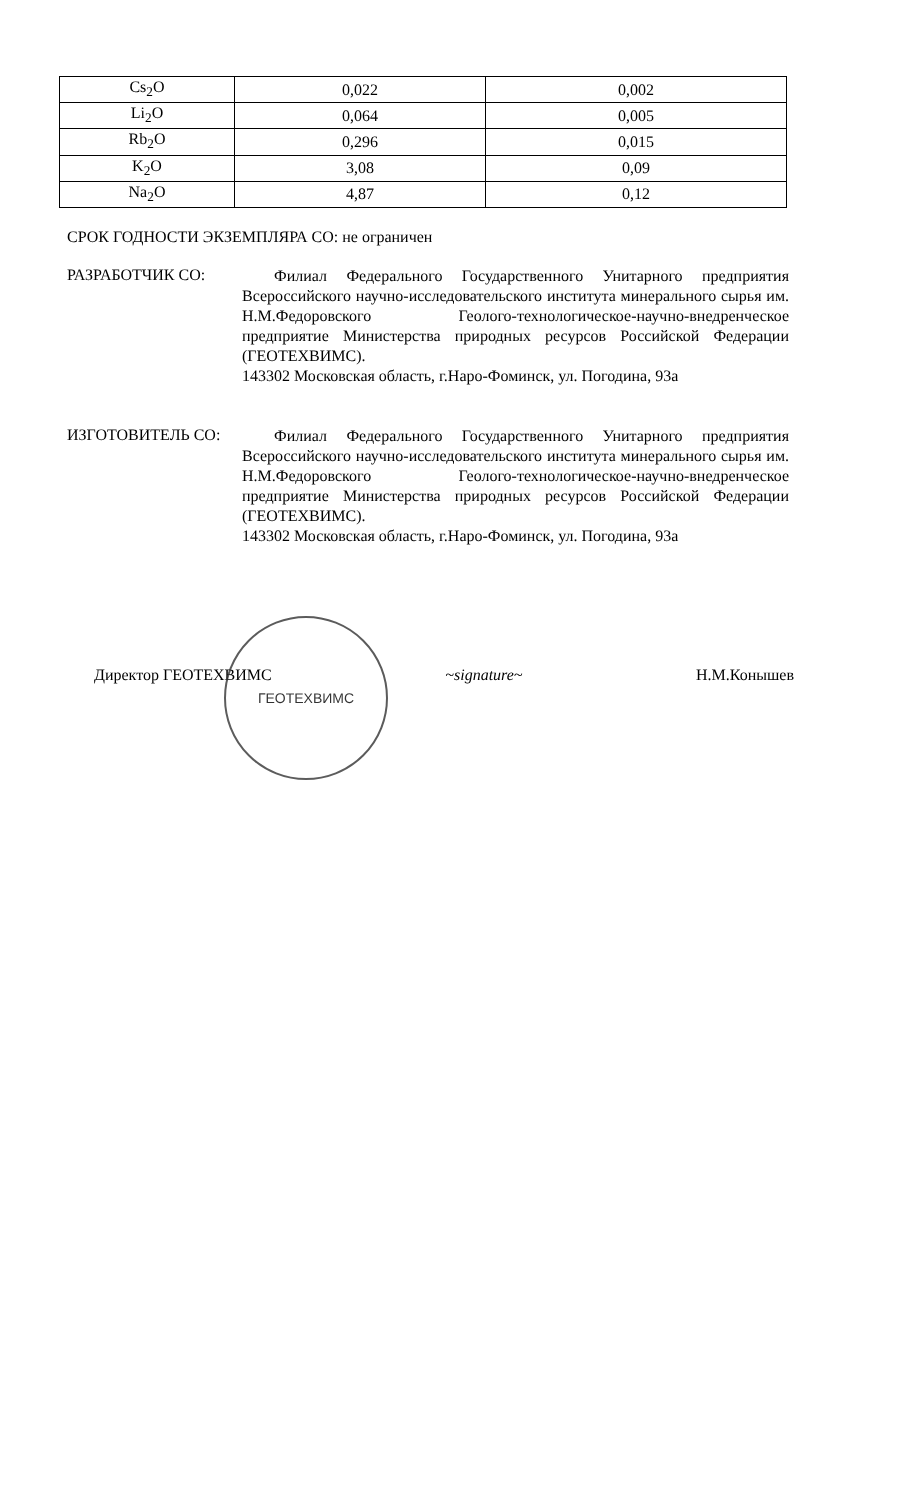| Cs<sub>2</sub>O | 0,022 | 0,002 |
| Li<sub>2</sub>O | 0,064 | 0,005 |
| Rb<sub>2</sub>O | 0,296 | 0,015 |
| K<sub>2</sub>O | 3,08 | 0,09 |
| Na<sub>2</sub>O | 4,87 | 0,12 |
СРОК ГОДНОСТИ ЭКЗЕМПЛЯРА СО: не ограничен
РАЗРАБОТЧИК СО:
  Филиал Федерального Государственного Унитарного предприятия Всероссийского научно-исследовательского института минерального сырья им. Н.М.Федоровского Геолого-технологическое-научно-внедренческое предприятие Министерства природных ресурсов Российской Федерации (ГЕОТЕХВИМС).
143302 Московская область, г.Наро-Фоминск, ул. Погодина, 93а
ИЗГОТОВИТЕЛЬ СО:
  Филиал Федерального Государственного Унитарного предприятия Всероссийского научно-исследовательского института минерального сырья им. Н.М.Федоровского Геолого-технологическое-научно-внедренческое предприятие Министерства природных ресурсов Российской Федерации (ГЕОТЕХВИМС).
143302 Московская область, г.Наро-Фоминск, ул. Погодина, 93а
ГЕОТЕХВИМС
Директор ГЕОТЕХВИМС ~signature~ Н.М.Конышев